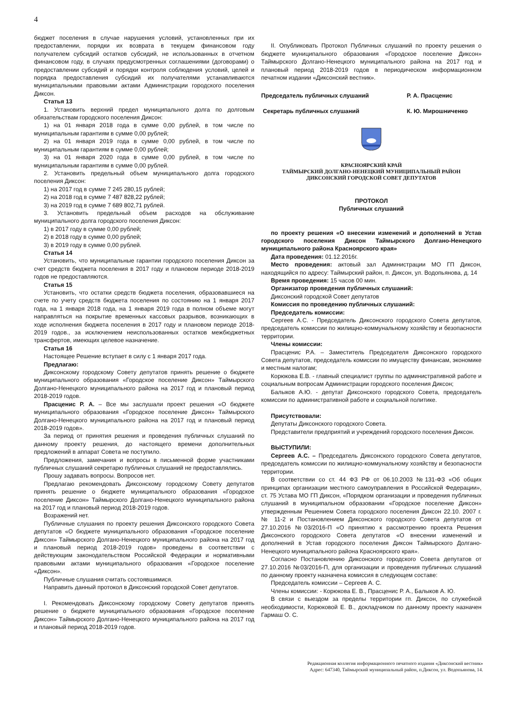4
бюджет поселения в случае нарушения условий, установленных при их предоставлении, порядки их возврата в текущем финансовом году получателем субсидий остатков субсидий, не использованных в отчетном финансовом году, в случаях предусмотренных соглашениями (договорами) о предоставлении субсидий и порядки контроля соблюдения условий, целей и порядка предоставления субсидий их получателями устанавливаются муниципальными правовыми актами Администрации городского поселения Диксон.
Статья 13
1. Установить верхний предел муниципального долга по долговым обязательствам городского поселения Диксон:
1) на 01 января 2018 года в сумме 0,00 рублей, в том числе по муниципальным гарантиям в сумме 0,00 рублей;
2) на 01 января 2019 года в сумме 0,00 рублей, в том числе по муниципальным гарантиям в сумме 0,00 рублей;
3) на 01 января 2020 года в сумме 0,00 рублей, в том числе по муниципальным гарантиям в сумме 0,00 рублей.
2. Установить предельный объем муниципального долга городского поселения Диксон:
1) на 2017 год в сумме 7 245 280,15 рублей;
2) на 2018 год в сумме 7 487 828,22 рублей;
3) на 2019 год в сумме 7 689 802,71 рублей.
3. Установить предельный объем расходов на обслуживание муниципального долга городского поселения Диксон:
1) в 2017 году в сумме 0,00 рублей;
2) в 2018 году в сумме 0,00 рублей;
3) в 2019 году в сумме 0,00 рублей.
Статья 14
Установить, что муниципальные гарантии городского поселения Диксон за счет средств бюджета поселения в 2017 году и плановом периоде 2018-2019 годов не предоставляются.
Статья 15
Установить, что остатки средств бюджета поселения, образовавшиеся на счете по учету средств бюджета поселения по состоянию на 1 января 2017 года, на 1 января 2018 года, на 1 января 2019 года в полном объеме могут направляться на покрытие временных кассовых разрывов, возникающих в ходе исполнения бюджета поселения в 2017 году и плановом периоде 2018-2019 годов., за исключением неиспользованных остатков межбюджетных трансфертов, имеющих целевое назначение.
Статья 16
Настоящее Решение вступает в силу с 1 января 2017 года.
Предлагаю:
Диксонскому городскому Совету депутатов принять решение о бюджете муниципального образования «Городское поселение Диксон» Таймырского Долгано-Ненецкого муниципального района на 2017 год и плановый период 2018-2019 годов.
Прасценис Р. А. – Все мы заслушали проект решения «О бюджете муниципального образования «Городское поселение Диксон» Таймырского Долгано-Ненецкого муниципального района на 2017 год и плановый период 2018-2019 годов».
За период от принятия решения и проведения публичных слушаний по данному проекту решения, до настоящего времени дополнительных предложений в аппарат Совета не поступило.
Предложения, замечания и вопросы в письменной форме участниками публичных слушаний секретарю публичных слушаний не предоставлялись.
Прошу задавать вопросы. Вопросов нет.
Предлагаю рекомендовать Диксонскому городскому Совету депутатов принять решение о бюджете муниципального образования «Городское поселение Диксон» Таймырского Долгано-Ненецкого муниципального района на 2017 год и плановый период 2018-2019 годов.
Возражений нет.
Публичные слушания по проекту решения Диксонского городского Совета депутатов «О бюджете муниципального образования «Городское поселение Диксон» Таймырского Долгано-Ненецкого муниципального района на 2017 год и плановый период 2018-2019 годов» проведены в соответствии с действующим законодательством Российской Федерации и нормативными правовыми актами муниципального образования «Городское поселение «Диксон».
Публичные слушания считать состоявшимися.
Направить данный протокол в Диксонский городской Совет депутатов.
I. Рекомендовать Диксонскому городскому Совету депутатов принять решение о бюджете муниципального образования «Городское поселение Диксон» Таймырского Долгано-Ненецкого муниципального района на 2017 год и плановый период 2018-2019 годов.
II. Опубликовать Протокол Публичных слушаний по проекту решения о бюджете муниципального образования «Городское поселение Диксон» Таймырского Долгано-Ненецкого муниципального района на 2017 год и плановый период 2018-2019 годов в периодическом информационном печатном издании «Диксонский вестник».
Председатель публичных слушаний Р. А. Прасценис
Секретарь публичных слушаний К. Ю. Мирошниченко
КРАСНОЯРСКИЙ КРАЙ
ТАЙМЫРСКИЙ ДОЛГАНО-НЕНЕЦКИЙ МУНИЦИПАЛЬНЫЙ РАЙОН
ДИКСОНСКИЙ ГОРОДСКОЙ СОВЕТ ДЕПУТАТОВ
ПРОТОКОЛ
Публичных слушаний
по проекту решения «О внесении изменений и дополнений в Устав городского поселения Диксон Таймырского Долгано-Ненецкого муниципального района Красноярского края»
Дата проведения: 01.12.2016г.
Место проведения: актовый зал Администрации МО ГП Диксон, находящийся по адресу: Таймырский район, п. Диксон, ул. Водопьянова, д. 14
Время проведения: 15 часов 00 мин.
Организатор проведения публичных слушаний:
Диксонский городской Совет депутатов
Комиссия по проведению публичных слушаний:
Председатель комиссии:
Сергеев А.С. - Председатель Диксонского городского Совета депутатов, председатель комиссии по жилищно-коммунальному хозяйству и безопасности территории.
Члены комиссии:
Прасценис Р.А. – Заместитель Председателя Диксонского городского Совета депутатов, председатель комиссии по имуществу финансам, экономике и местным налогам;
Корюкова Е.В. - главный специалист группы по административной работе и социальным вопросам Администрации городского поселения Диксон;
Балыков А.Ю. - депутат Диксонского городского Совета, председатель комиссии по административной работе и социальной политике.
Присутствовали:
Депутаты Диксонского городского Совета.
Представители предприятий и учреждений городского поселения Диксон.
ВЫСТУПИЛИ:
Сергеев А.С. – Председатель Диксонского городского Совета депутатов, председатель комиссии по жилищно-коммунальному хозяйству и безопасности территории.
В соответствии со ст. 44 ФЗ РФ от 06.10.2003 №131-ФЗ «Об общих принципах организации местного самоуправления в Российской Федерации», ст. 75 Устава МО ГП Диксон, «Порядком организации и проведения публичных слушаний в муниципальном образовании «Городское поселение Диксон» утвержденным Решением Совета городского поселения Диксон 22.10. 2007 г. № 11-2 и Постановлением Диксонского городского Совета депутатов от 27.10.2016 №03/2016-П «О принятию к рассмотрению проекта Решения Диксонского городского Совета депутатов «О внесении изменений и дополнений в Устав городского поселения Диксон Таймырского Долгано-Ненецкого муниципального района Красноярского края».
Согласно Постановлению Диксонского городского Совета депутатов от 27.10.2016 №03/2016-П, для организации и проведения публичных слушаний по данному проекту назначена комиссия в следующем составе:
Председатель комиссии – Сергеев А. С.
Члены комиссии: - Корюкова Е. В., Прасценис Р. А., Балыков А. Ю.
В связи с выездом за пределы территории гп. Диксон, по служебной необходимости, Корюковой Е. В., докладчиком по данному проекту назначен Гармаш О. С.
Редакционная коллегия информационного печатного издания «Диксонский вестник»
Адрес: 647340, Таймырский муниципальный район, п.Диксон, ул. Водопьянова, 14.